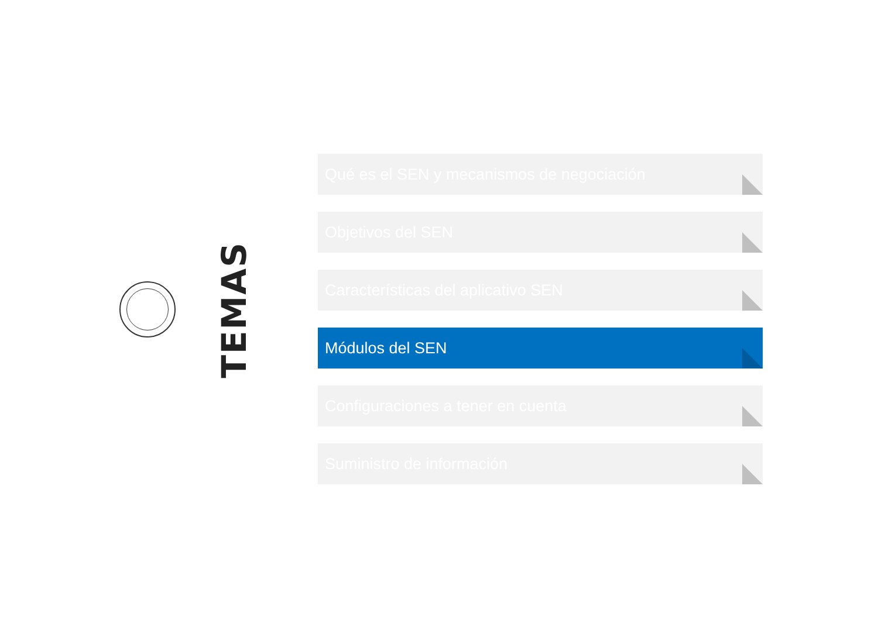TEMAS
Qué es el SEN y mecanismos de negociación
Objetivos del SEN
Características del aplicativo SEN
Módulos del SEN
Configuraciones a tener en cuenta
Suministro de información